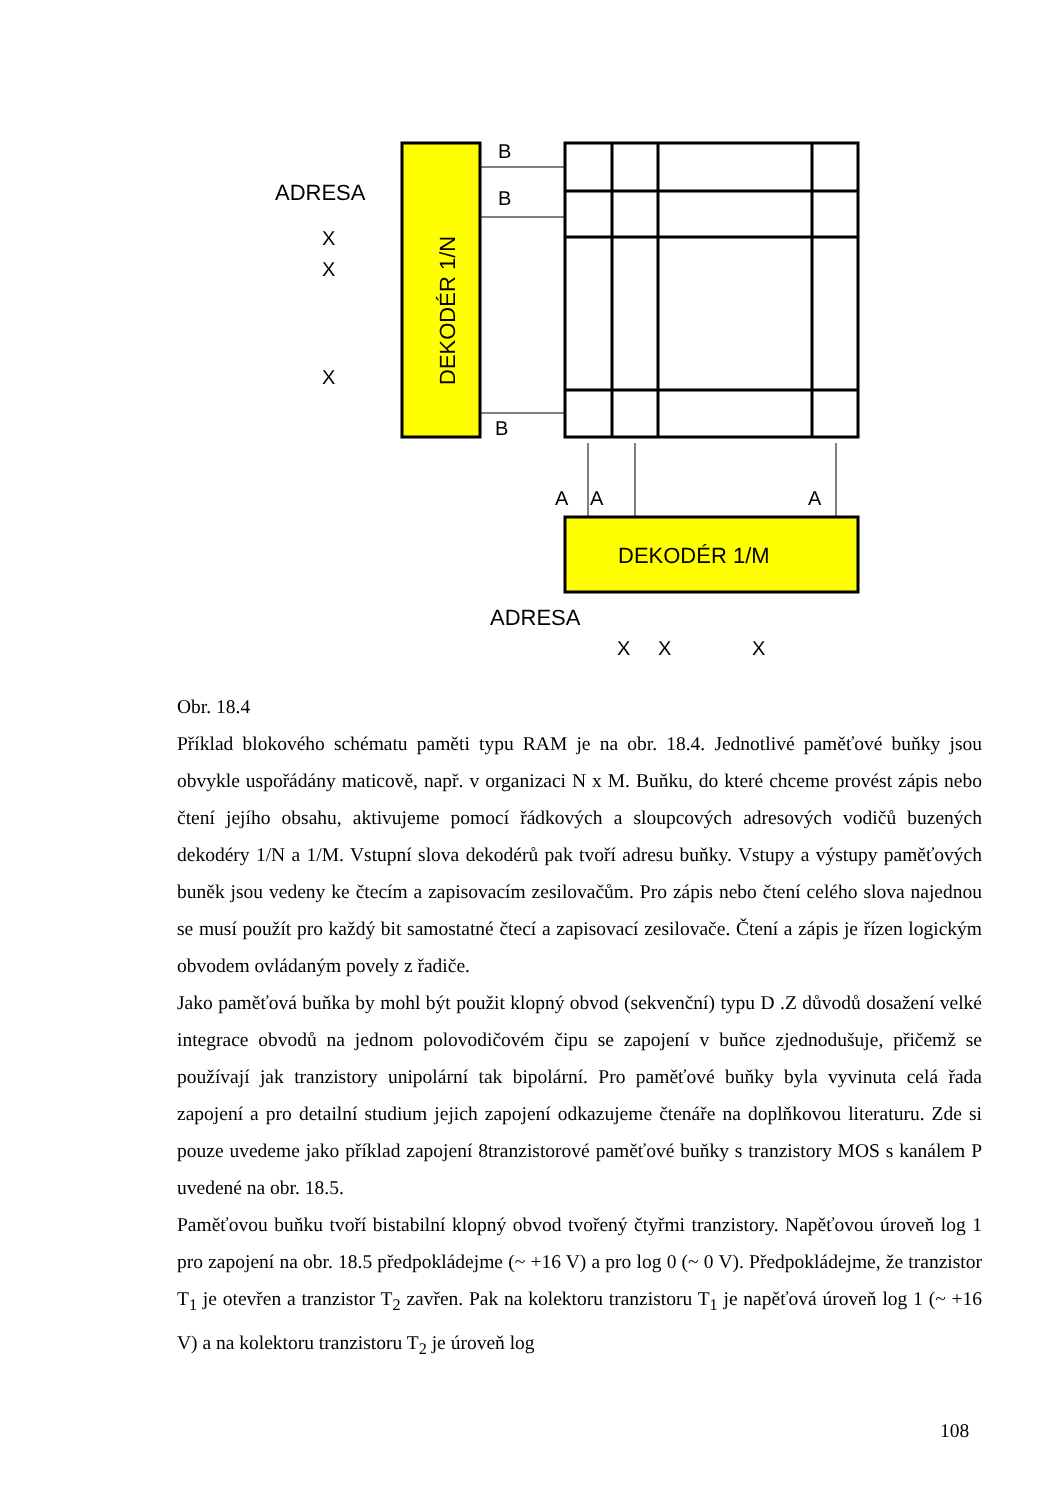DEKODÉR 1/N
DEKODÉR 1/M
B
B
B
ADRESA
X
X
X
A
A
A
ADRESA
X
X
X
Obr. 18.4
Příklad blokového schématu paměti typu RAM je na obr. 18.4. Jednotlivé paměťové buňky jsou obvykle uspořádány maticově, např. v organizaci N x M. Buňku, do které chceme provést zápis nebo čtení jejího obsahu, aktivujeme pomocí řádkových a sloupcových adresových vodičů buzených dekodéry 1/N a 1/M. Vstupní slova dekodérů pak tvoří adresu buňky. Vstupy a výstupy paměťových buněk jsou vedeny ke čtecím a zapisovacím zesilovačům. Pro zápis nebo čtení celého slova najednou se musí použít pro každý bit samostatné čtecí a zapisovací zesilovače. Čtení a zápis je řízen logickým obvodem ovládaným povely z řadiče.
Jako paměťová buňka by mohl být použit klopný obvod (sekvenční) typu D .Z důvodů dosažení velké integrace obvodů na jednom polovodičovém čipu se zapojení v buňce zjednodušuje, přičemž se používají jak tranzistory unipolární tak bipolární. Pro paměťové buňky byla vyvinuta celá řada zapojení a pro detailní studium jejich zapojení odkazujeme čtenáře na doplňkovou literaturu. Zde si pouze uvedeme jako příklad zapojení 8tranzistorové paměťové buňky s tranzistory MOS s kanálem P uvedené na obr. 18.5.
Paměťovou buňku tvoří bistabilní klopný obvod tvořený čtyřmi tranzistory. Napěťovou úroveň log 1 pro zapojení na obr. 18.5 předpokládejme (~ +16 V) a pro log 0 (~ 0 V). Předpokládejme, že tranzistor T<sub>1</sub> je otevřen a tranzistor T<sub>2</sub> zavřen. Pak na kolektoru tranzistoru T<sub>1</sub> je napěťová úroveň log 1 (~ +16 V) a na kolektoru tranzistoru T<sub>2</sub> je úroveň log
108